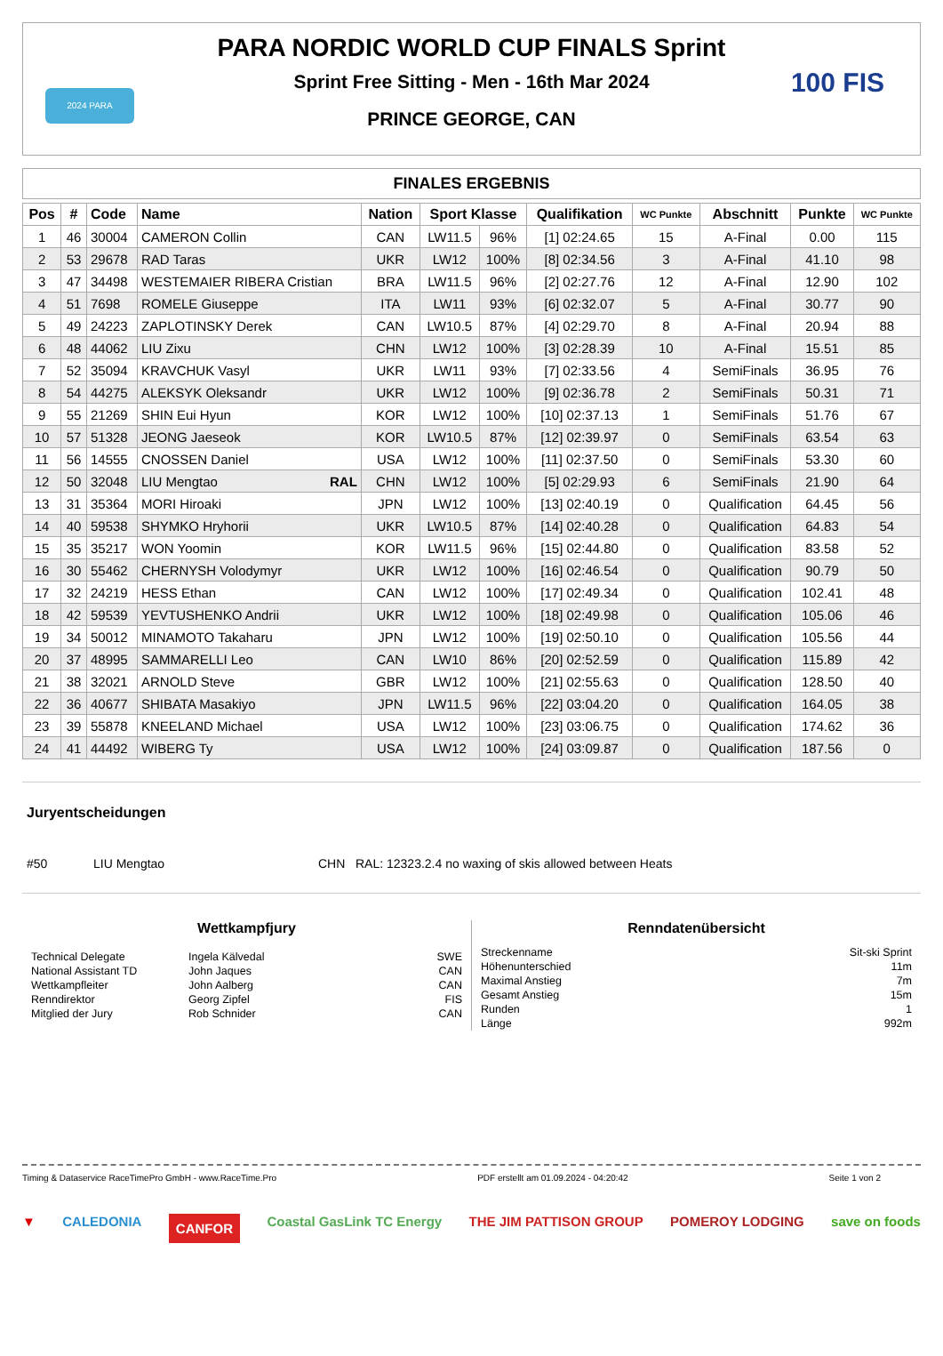2024 PARA 100 FIS
PARA NORDIC WORLD CUP FINALS Sprint
Sprint Free Sitting - Men - 16th Mar 2024
PRINCE GEORGE, CAN
FINALES ERGEBNIS
| Pos | # | Code | Name | Nation | Sport Klasse | | Qualifikation | WC Punkte | Abschnitt | Punkte | WC Punkte |
| --- | --- | --- | --- | --- | --- | --- | --- | --- | --- | --- | --- |
| 1 | 46 | 30004 | CAMERON Collin | CAN | LW11.5 | 96% | [1] 02:24.65 | 15 | A-Final | 0.00 | 115 |
| 2 | 53 | 29678 | RAD Taras | UKR | LW12 | 100% | [8] 02:34.56 | 3 | A-Final | 41.10 | 98 |
| 3 | 47 | 34498 | WESTEMAIER RIBERA Cristian | BRA | LW11.5 | 96% | [2] 02:27.76 | 12 | A-Final | 12.90 | 102 |
| 4 | 51 | 7698 | ROMELE Giuseppe | ITA | LW11 | 93% | [6] 02:32.07 | 5 | A-Final | 30.77 | 90 |
| 5 | 49 | 24223 | ZAPLOTINSKY Derek | CAN | LW10.5 | 87% | [4] 02:29.70 | 8 | A-Final | 20.94 | 88 |
| 6 | 48 | 44062 | LIU Zixu | CHN | LW12 | 100% | [3] 02:28.39 | 10 | A-Final | 15.51 | 85 |
| 7 | 52 | 35094 | KRAVCHUK Vasyl | UKR | LW11 | 93% | [7] 02:33.56 | 4 | SemiFinals | 36.95 | 76 |
| 8 | 54 | 44275 | ALEKSYK Oleksandr | UKR | LW12 | 100% | [9] 02:36.78 | 2 | SemiFinals | 50.31 | 71 |
| 9 | 55 | 21269 | SHIN Eui Hyun | KOR | LW12 | 100% | [10] 02:37.13 | 1 | SemiFinals | 51.76 | 67 |
| 10 | 57 | 51328 | JEONG Jaeseok | KOR | LW10.5 | 87% | [12] 02:39.97 | 0 | SemiFinals | 63.54 | 63 |
| 11 | 56 | 14555 | CNOSSEN Daniel | USA | LW12 | 100% | [11] 02:37.50 | 0 | SemiFinals | 53.30 | 60 |
| 12 | 50 | 32048 | LIU Mengtao RAL | CHN | LW12 | 100% | [5] 02:29.93 | 6 | SemiFinals | 21.90 | 64 |
| 13 | 31 | 35364 | MORI Hiroaki | JPN | LW12 | 100% | [13] 02:40.19 | 0 | Qualification | 64.45 | 56 |
| 14 | 40 | 59538 | SHYMKO Hryhorii | UKR | LW10.5 | 87% | [14] 02:40.28 | 0 | Qualification | 64.83 | 54 |
| 15 | 35 | 35217 | WON Yoomin | KOR | LW11.5 | 96% | [15] 02:44.80 | 0 | Qualification | 83.58 | 52 |
| 16 | 30 | 55462 | CHERNYSH Volodymyr | UKR | LW12 | 100% | [16] 02:46.54 | 0 | Qualification | 90.79 | 50 |
| 17 | 32 | 24219 | HESS Ethan | CAN | LW12 | 100% | [17] 02:49.34 | 0 | Qualification | 102.41 | 48 |
| 18 | 42 | 59539 | YEVTUSHENKO Andrii | UKR | LW12 | 100% | [18] 02:49.98 | 0 | Qualification | 105.06 | 46 |
| 19 | 34 | 50012 | MINAMOTO Takaharu | JPN | LW12 | 100% | [19] 02:50.10 | 0 | Qualification | 105.56 | 44 |
| 20 | 37 | 48995 | SAMMARELLI Leo | CAN | LW10 | 86% | [20] 02:52.59 | 0 | Qualification | 115.89 | 42 |
| 21 | 38 | 32021 | ARNOLD Steve | GBR | LW12 | 100% | [21] 02:55.63 | 0 | Qualification | 128.50 | 40 |
| 22 | 36 | 40677 | SHIBATA Masakiyo | JPN | LW11.5 | 96% | [22] 03:04.20 | 0 | Qualification | 164.05 | 38 |
| 23 | 39 | 55878 | KNEELAND Michael | USA | LW12 | 100% | [23] 03:06.75 | 0 | Qualification | 174.62 | 36 |
| 24 | 41 | 44492 | WIBERG Ty | USA | LW12 | 100% | [24] 03:09.87 | 0 | Qualification | 187.56 | 0 |
Juryentscheidungen
#50 LIU Mengtao CHN RAL: 12323.2.4 no waxing of skis allowed between Heats
Wettkampfjury
Technical Delegate Ingela Kälvedal SWE
National Assistant TD John Jaques CAN
Wettkampfleiter John Aalberg CAN
Renndirektor Georg Zipfel FIS
Mitglied der Jury Rob Schnider CAN
Renndatenübersicht
Streckenname Sit-ski Sprint
Höhenunterschied 11m
Maximal Anstieg 7m
Gesamt Anstieg 15m
Runden 1
Länge 992m
Timing & Dataservice RaceTimePro GmbH - www.RaceTime.Pro PDF erstellt am 01.09.2024 - 04:20:42 Seite 1 von 2
▼ CALEDONIA CANFOR Coastal GasLink TC Energy THE JIM PATTISON GROUP POMEROY LODGING save on foods